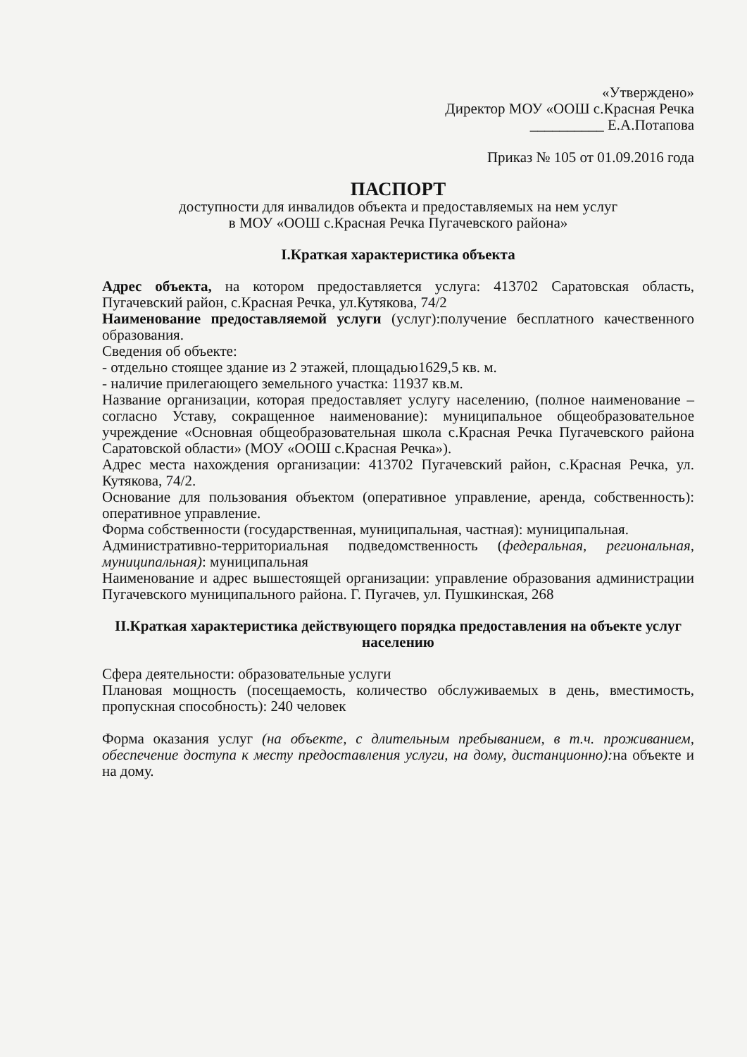«Утверждено»
Директор МОУ «ООШ с.Красная Речка
__________ Е.А.Потапова
Приказ № 105 от 01.09.2016 года
ПАСПОРТ
доступности для инвалидов объекта и предоставляемых на нем услуг
в МОУ «ООШ с.Красная Речка Пугачевского района»
I.Краткая характеристика объекта
Адрес объекта, на котором предоставляется услуга: 413702 Саратовская область, Пугачевский район, с.Красная Речка, ул.Кутякова, 74/2
Наименование предоставляемой услуги (услуг):получение бесплатного качественного образования.
Сведения об объекте:
- отдельно стоящее здание из 2 этажей, площадью1629,5 кв. м.
- наличие прилегающего земельного участка: 11937 кв.м.
Название организации, которая предоставляет услугу населению, (полное наименование – согласно Уставу, сокращенное наименование): муниципальное общеобразовательное учреждение «Основная общеобразовательная школа с.Красная Речка Пугачевского района Саратовской области» (МОУ «ООШ с.Красная Речка»).
Адрес места нахождения организации: 413702 Пугачевский район, с.Красная Речка, ул. Кутякова, 74/2.
Основание для пользования объектом (оперативное управление, аренда, собственность): оперативное управление.
Форма собственности (государственная, муниципальная, частная): муниципальная.
Административно-территориальная подведомственность (федеральная, региональная, муниципальная): муниципальная
Наименование и адрес вышестоящей организации: управление образования администрации Пугачевского муниципального района. Г. Пугачев, ул. Пушкинская, 268
II.Краткая характеристика действующего порядка предоставления на объекте услуг населению
Сфера деятельности: образовательные услуги
Плановая мощность (посещаемость, количество обслуживаемых в день, вместимость, пропускная способность): 240 человек
Форма оказания услуг (на объекте, с длительным пребыванием, в т.ч. проживанием, обеспечение доступа к месту предоставления услуги, на дому, дистанционно): на объекте и на дому.